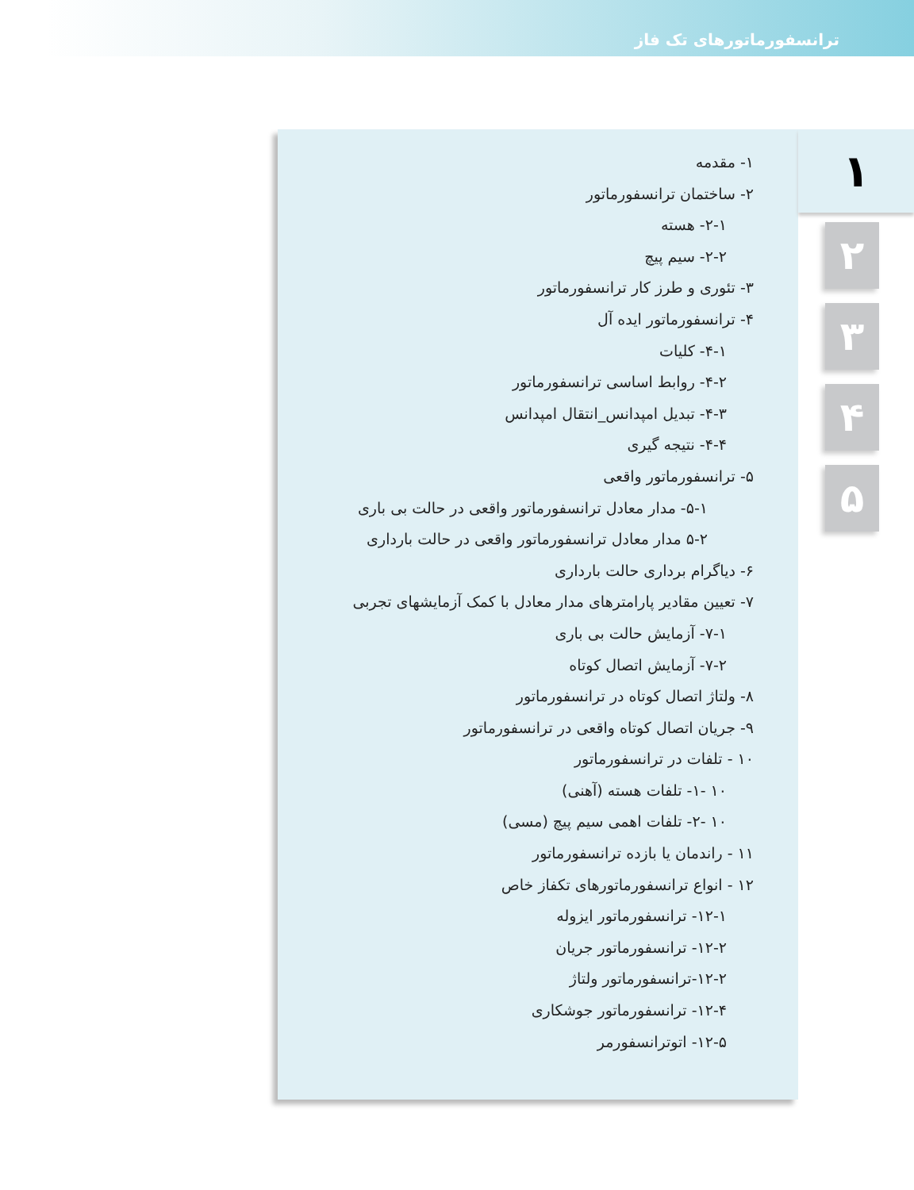ترانسفورماتورهای تک فاز
۱- مقدمه
۲- ساختمان ترانسفورماتور
۲-۱- هسته
۲-۲- سیم پیچ
۳- تئوری و طرز کار ترانسفورماتور
۴- ترانسفورماتور ایده آل
۴-۱- کلیات
۴-۲- روابط اساسی ترانسفورماتور
۴-۳- تبدیل امپدانس_انتقال امپدانس
۴-۴- نتیجه گیری
۵- ترانسفورماتور واقعی
۵-۱- مدار معادل ترانسفورماتور واقعی در حالت بی باری
۵-۲ مدار معادل ترانسفورماتور واقعی در حالت بارداری
۶- دیاگرام برداری حالت بارداری
۷- تعیین مقادیر پارامترهای مدار معادل با کمک آزمایشهای تجربی
۷-۱- آزمایش حالت بی باری
۷-۲- آزمایش اتصال کوتاه
۸- ولتاژ اتصال کوتاه در ترانسفورماتور
۹- جریان اتصال کوتاه واقعی در ترانسفورماتور
۱۰ - تلفات در ترانسفورماتور
۱۰ -۱- تلفات هسته (آهنی)
۱۰ -۲- تلفات اهمی سیم پیچ (مسی)
۱۱ - راندمان یا بازده ترانسفورماتور
۱۲ - انواع ترانسفورماتورهای تکفاز خاص
۱۲-۱- ترانسفورماتور ایزوله
۱۲-۲- ترانسفورماتور جریان
۱۲-۲-ترانسفورماتور ولتاژ
۱۲-۴- ترانسفورماتور جوشکاری
۱۲-۵- اتوترانسفورمر
۱
۲
۳
۴
۵